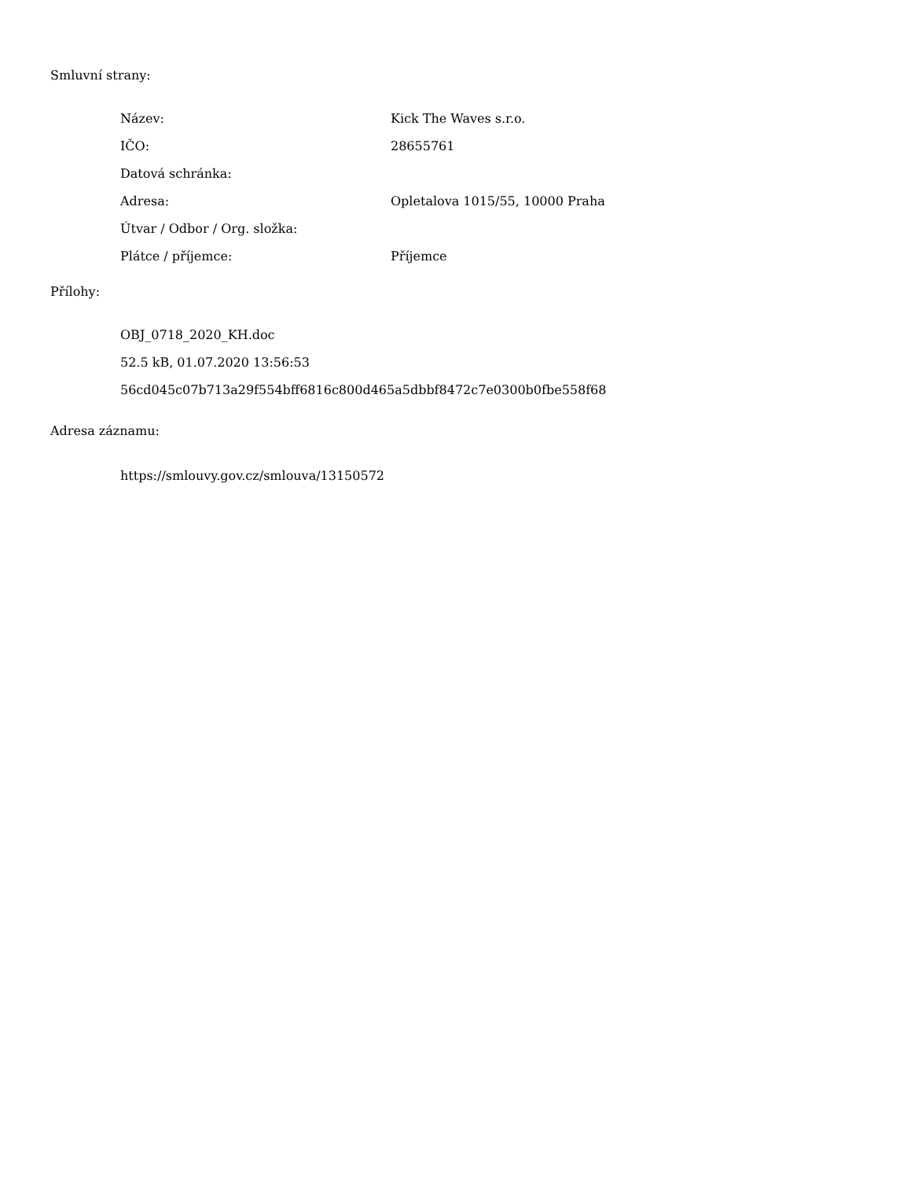Smluvní strany:
| Název: | Kick The Waves s.r.o. |
| IČO: | 28655761 |
| Datová schránka: | |
| Adresa: | Opletalova 1015/55, 10000 Praha |
| Útvar / Odbor / Org. složka: | |
| Plátce / příjemce: | Příjemce |
Přílohy:
OBJ_0718_2020_KH.doc
52.5 kB, 01.07.2020 13:56:53
56cd045c07b713a29f554bff6816c800d465a5dbbf8472c7e0300b0fbe558f68
Adresa záznamu:
https://smlouvy.gov.cz/smlouva/13150572